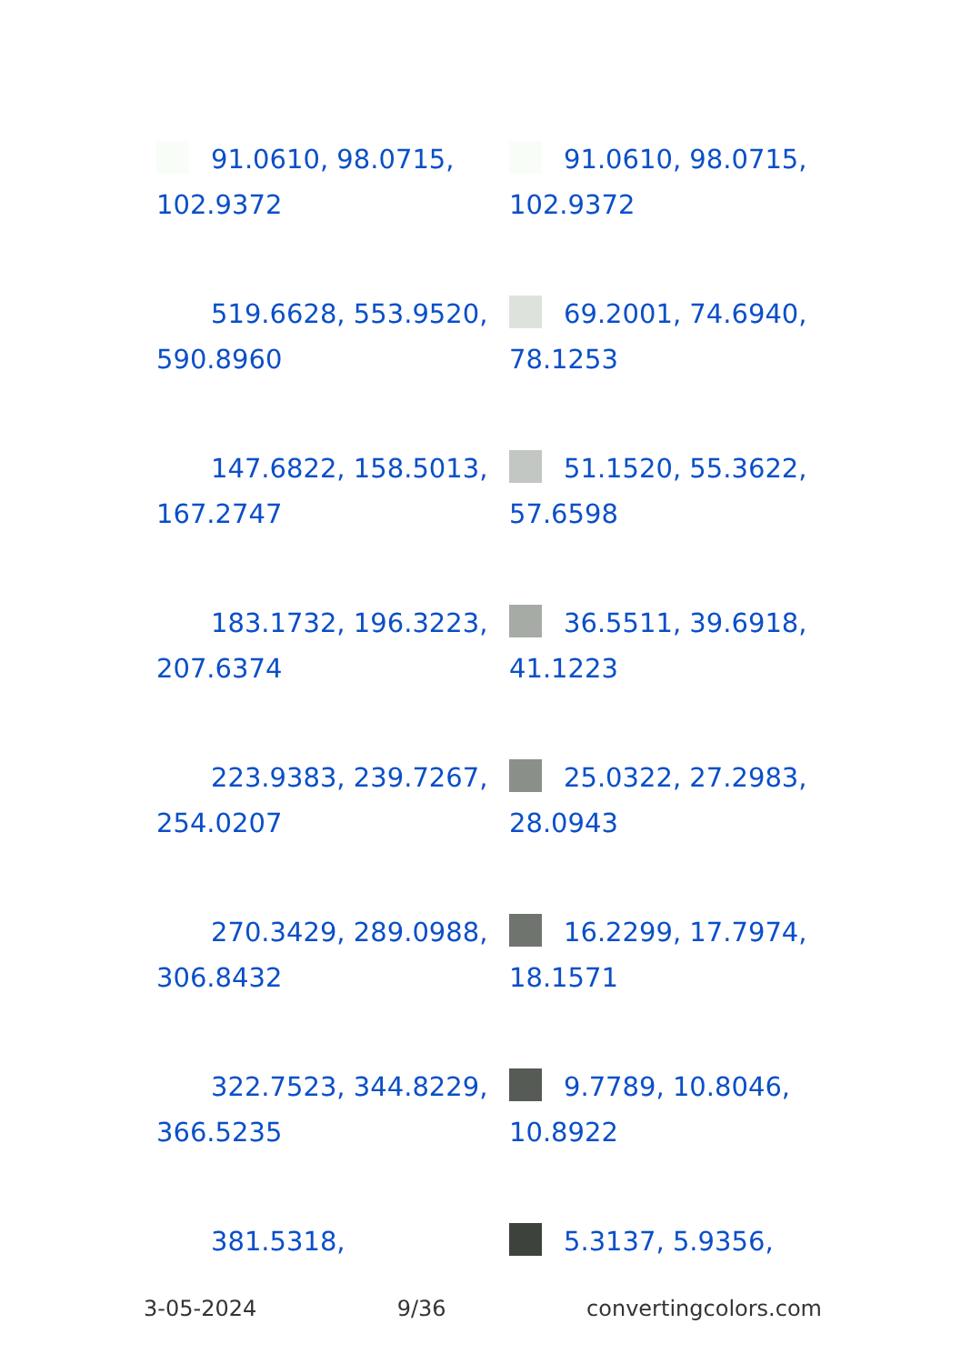91.0610, 98.0715, 102.9372
91.0610, 98.0715, 102.9372
519.6628, 553.9520, 590.8960
69.2001, 74.6940, 78.1253
147.6822, 158.5013, 167.2747
51.1520, 55.3622, 57.6598
183.1732, 196.3223, 207.6374
36.5511, 39.6918, 41.1223
223.9383, 239.7267, 254.0207
25.0322, 27.2983, 28.0943
270.3429, 289.0988, 306.8432
16.2299, 17.7974, 18.1571
322.7523, 344.8229, 366.5235
9.7789, 10.8046, 10.8922
381.5318,
5.3137, 5.9356,
3-05-2024 9/36 convertingcolors.com